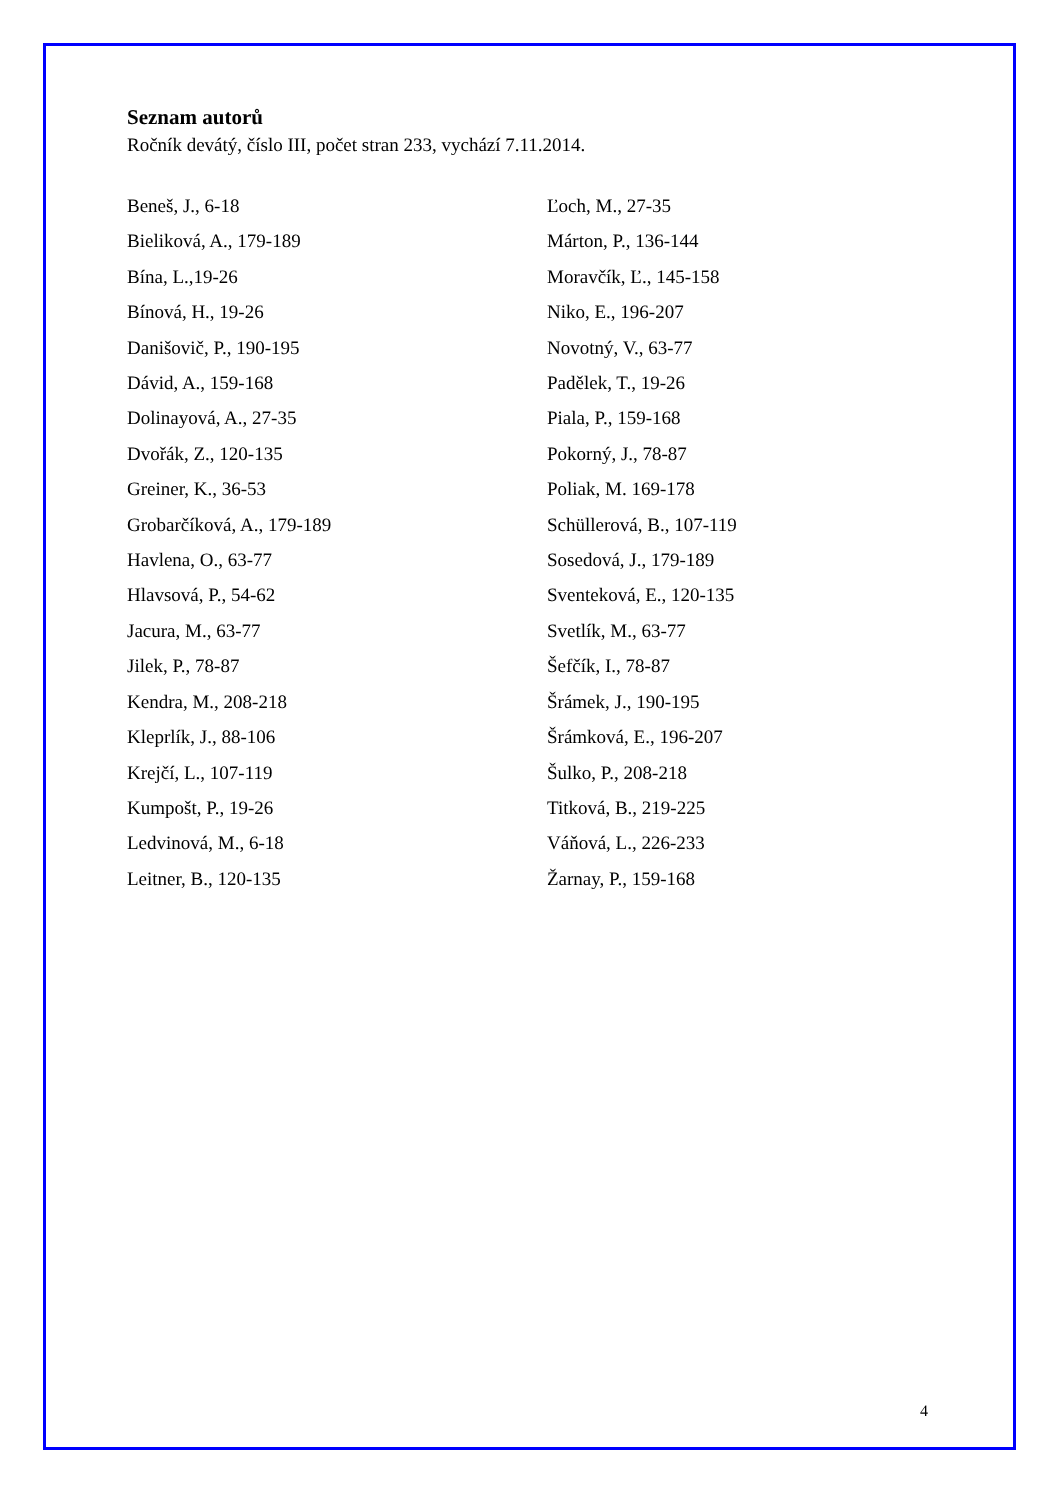Seznam autorů
Ročník devátý, číslo III, počet stran 233, vychází 7.11.2014.
Beneš, J., 6-18
Bieliková, A., 179-189
Bína, L.,19-26
Bínová, H., 19-26
Danišovič, P., 190-195
Dávid, A., 159-168
Dolinayová, A., 27-35
Dvořák, Z., 120-135
Greiner, K., 36-53
Grobarčíková, A., 179-189
Havlena, O., 63-77
Hlavsová, P., 54-62
Jacura, M., 63-77
Jilek, P., 78-87
Kendra, M., 208-218
Kleprlík, J., 88-106
Krejčí, L., 107-119
Kumpošt, P., 19-26
Ledvinová, M., 6-18
Leitner, B., 120-135
Ľoch, M., 27-35
Márton, P., 136-144
Moravčík, Ľ., 145-158
Niko, E., 196-207
Novotný, V., 63-77
Padělek, T., 19-26
Piala, P., 159-168
Pokorný, J., 78-87
Poliak, M. 169-178
Schüllerová, B., 107-119
Sosedová, J., 179-189
Sventeková, E., 120-135
Svetlík, M., 63-77
Šefčík, I., 78-87
Šrámek, J., 190-195
Šrámková, E., 196-207
Šulko, P., 208-218
Titková, B., 219-225
Váňová, L., 226-233
Žarnay, P., 159-168
4